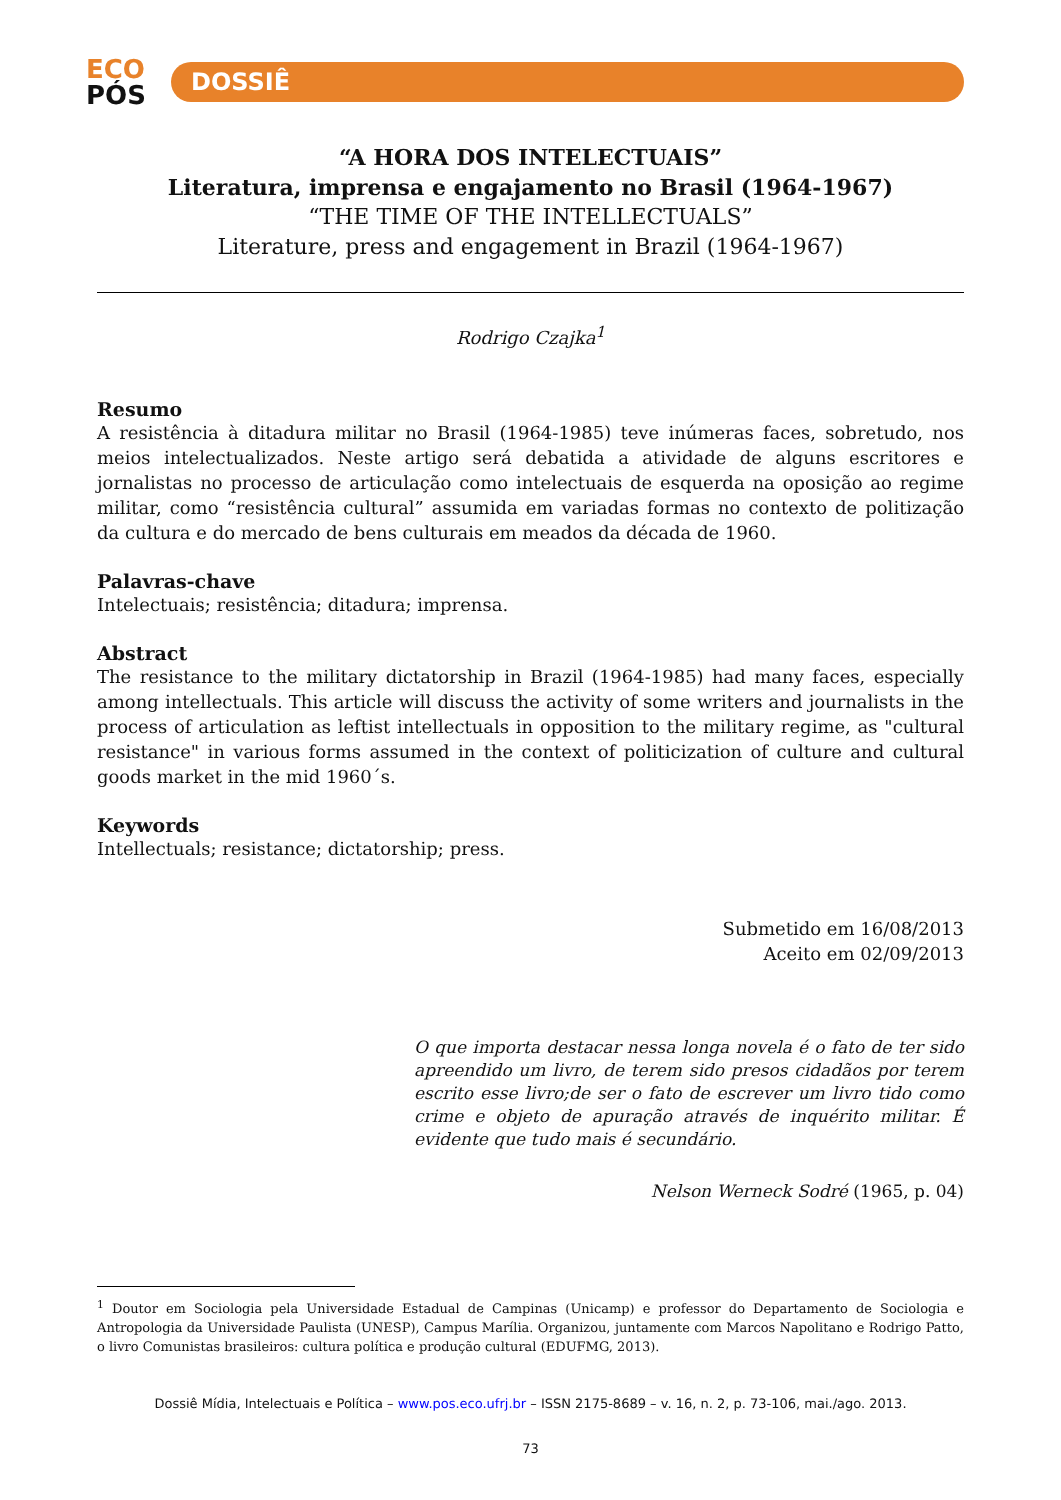ECO
PÓS
DOSSIÊ
“A HORA DOS INTELECTUAIS”
Literatura, imprensa e engajamento no Brasil (1964-1967)
“THE TIME OF THE INTELLECTUALS”
Literature, press and engagement in Brazil (1964-1967)
Rodrigo Czajka<sup>1</sup>
Resumo
A resistência à ditadura militar no Brasil (1964-1985) teve inúmeras faces, sobretudo, nos meios intelectualizados. Neste artigo será debatida a atividade de alguns escritores e jornalistas no processo de articulação como intelectuais de esquerda na oposição ao regime militar, como “resistência cultural” assumida em variadas formas no contexto de politização da cultura e do mercado de bens culturais em meados da década de 1960.
Palavras-chave
Intelectuais; resistência; ditadura; imprensa.
Abstract
The resistance to the military dictatorship in Brazil (1964-1985) had many faces, especially among intellectuals. This article will discuss the activity of some writers and journalists in the process of articulation as leftist intellectuals in opposition to the military regime, as "cultural resistance" in various forms assumed in the context of politicization of culture and cultural goods market in the mid 1960´s.
Keywords
Intellectuals; resistance; dictatorship; press.
Submetido em 16/08/2013
Aceito em 02/09/2013
O que importa destacar nessa longa novela é o fato de ter sido apreendido um livro, de terem sido presos cidadãos por terem escrito esse livro;de ser o fato de escrever um livro tido como crime e objeto de apuração através de inquérito militar. É evidente que tudo mais é secundário.
Nelson Werneck Sodré (1965, p. 04)
<sup>1</sup> Doutor em Sociologia pela Universidade Estadual de Campinas (Unicamp) e professor do Departamento de Sociologia e Antropologia da Universidade Paulista (UNESP), Campus Marília. Organizou, juntamente com Marcos Napolitano e Rodrigo Patto, o livro Comunistas brasileiros: cultura política e produção cultural (EDUFMG, 2013).
Dossiê Mídia, Intelectuais e Política – www.pos.eco.ufrj.br – ISSN 2175-8689 – v. 16, n. 2, p. 73-106, mai./ago. 2013.
73